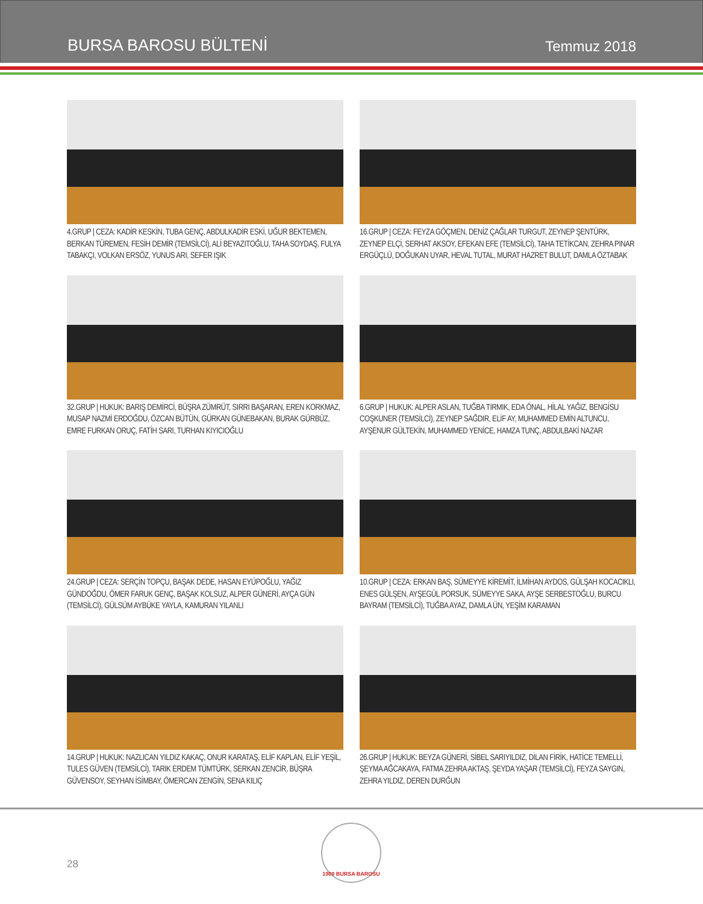BURSA BAROSU BÜLTENİ Temmuz 2018
4.GRUP | CEZA: KADİR KESKİN, TUBA GENÇ, ABDULKADİR ESKİ, UĞUR BEKTEMEN, BERKAN TÜREMEN, FESİH DEMİR (TEMSİLCİ), ALİ BEYAZITOĞLU, TAHA SOYDAŞ, FULYA TABAKÇI, VOLKAN ERSÖZ, YUNUS ARI, SEFER IŞIK
16.GRUP | CEZA: FEYZA GÖÇMEN, DENİZ ÇAĞLAR TURGUT, ZEYNEP ŞENTÜRK, ZEYNEP ELÇİ, SERHAT AKSOY, EFEKAN EFE (TEMSİLCİ), TAHA TETİKCAN, ZEHRA PINAR ERGÜÇLÜ, DOĞUKAN UYAR, HEVAL TUTAL, MURAT HAZRET BULUT, DAMLA ÖZTABAK
32.GRUP | HUKUK: BARIŞ DEMİRCİ, BÜŞRA ZÜMRÜT, SIRRI BAŞARAN, EREN KORKMAZ, MUSAP NAZMİ ERDOĞDU, ÖZCAN BÜTÜN, GÜRKAN GÜNEBAKAN, BURAK GÜRBÜZ, EMRE FURKAN ORUÇ, FATİH SARI, TURHAN KIYICIOĞLU
6.GRUP | HUKUK: ALPER ASLAN, TUĞBA TIRMIK, EDA ÖNAL, HİLAL YAĞIZ, BENGİSU COŞKUNER (TEMSİLCİ), ZEYNEP SAĞDIR, ELİF AY, MUHAMMED EMİN ALTUNCU, AYŞENUR GÜLTEKİN, MUHAMMED YENİCE, HAMZA TUNÇ, ABDULBAKİ NAZAR
24.GRUP | CEZA: SERÇİN TOPÇU, BAŞAK DEDE, HASAN EYÜPOĞLU, YAĞIZ GÜNDOĞDU, ÖMER FARUK GENÇ, BAŞAK KOLSUZ, ALPER GÜNERİ, AYÇA GÜN (TEMSİLCİ), GÜLSÜM AYBÜKE YAYLA, KAMURAN YILANLI
10.GRUP | CEZA: ERKAN BAŞ, SÜMEYYE KİREMİT, İLMİHAN AYDOS, GÜLŞAH KOCACIKLI, ENES GÜLŞEN, AYŞEGÜL PORSUK, SÜMEYYE SAKA, AYŞE SERBESTOĞLU, BURCU BAYRAM (TEMSİLCİ), TUĞBA AYAZ, DAMLA ÜN, YEŞİM KARAMAN
14.GRUP | HUKUK: NAZLICAN YILDIZ KAKAÇ, ONUR KARATAŞ, ELİF KAPLAN, ELİF YEŞİL, TULES GÜVEN (TEMSİLCİ), TARIK ERDEM TÜMTÜRK, SERKAN ZENCİR, BÜŞRA GÜVENSOY, SEYHAN İSİMBAY, ÖMERCAN ZENGİN, SENA KILIÇ
26.GRUP | HUKUK: BEYZA GÜNERİ, SİBEL SARIYILDIZ, DİLAN FİRİK, HATİCE TEMELLİ, ŞEYMA AĞCAKAYA, FATMA ZEHRA AKTAŞ, ŞEYDA YAŞAR (TEMSİLCİ), FEYZA SAYGIN, ZEHRA YILDIZ, DEREN DURĞUN
28
1909 BURSA BAROSU